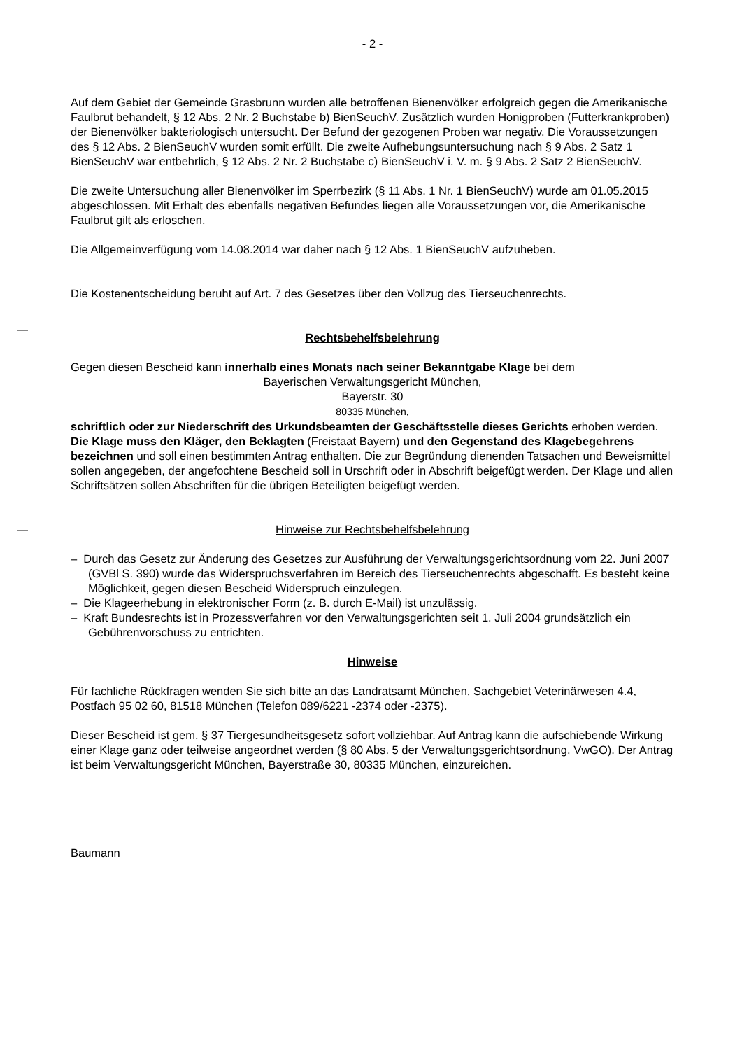- 2 -
Auf dem Gebiet der Gemeinde Grasbrunn wurden alle betroffenen Bienenvölker erfolgreich gegen die Amerikanische Faulbrut behandelt, § 12 Abs. 2 Nr. 2 Buchstabe b) BienSeuchV. Zusätzlich wurden Honigproben (Futterkrankproben) der Bienenvölker bakteriologisch untersucht. Der Befund der gezogenen Proben war negativ. Die Voraussetzungen des § 12 Abs. 2 BienSeuchV wurden somit erfüllt. Die zweite Aufhebungsuntersuchung nach § 9 Abs. 2 Satz 1 BienSeuchV war entbehrlich, § 12 Abs. 2 Nr. 2 Buchstabe c) BienSeuchV i. V. m. § 9 Abs. 2 Satz 2 BienSeuchV.
Die zweite Untersuchung aller Bienenvölker im Sperrbezirk (§ 11 Abs. 1 Nr. 1 BienSeuchV) wurde am 01.05.2015 abgeschlossen. Mit Erhalt des ebenfalls negativen Befundes liegen alle Voraussetzungen vor, die Amerikanische Faulbrut gilt als erloschen.
Die Allgemeinverfügung vom 14.08.2014 war daher nach § 12 Abs. 1 BienSeuchV aufzuheben.
Die Kostenentscheidung beruht auf Art. 7 des Gesetzes über den Vollzug des Tierseuchenrechts.
Rechtsbehelfsbelehrung
Gegen diesen Bescheid kann innerhalb eines Monats nach seiner Bekanntgabe Klage bei dem
Bayerischen Verwaltungsgericht München,
Bayerstr. 30
80335 München,
schriftlich oder zur Niederschrift des Urkundsbeamten der Geschäftsstelle dieses Gerichts erhoben werden. Die Klage muss den Kläger, den Beklagten (Freistaat Bayern) und den Gegenstand des Klagebegehrens bezeichnen und soll einen bestimmten Antrag enthalten. Die zur Begründung dienenden Tatsachen und Beweismittel sollen angegeben, der angefochtene Bescheid soll in Urschrift oder in Abschrift beigefügt werden. Der Klage und allen Schriftsätzen sollen Abschriften für die übrigen Beteiligten beigefügt werden.
Hinweise zur Rechtsbehelfsbelehrung
– Durch das Gesetz zur Änderung des Gesetzes zur Ausführung der Verwaltungsgerichtsordnung vom 22. Juni 2007 (GVBl S. 390) wurde das Widerspruchsverfahren im Bereich des Tierseuchenrechts abgeschafft. Es besteht keine Möglichkeit, gegen diesen Bescheid Widerspruch einzulegen.
– Die Klageerhebung in elektronischer Form (z. B. durch E-Mail) ist unzulässig.
– Kraft Bundesrechts ist in Prozessverfahren vor den Verwaltungsgerichten seit 1. Juli 2004 grundsätzlich ein Gebührenvorschuss zu entrichten.
Hinweise
Für fachliche Rückfragen wenden Sie sich bitte an das Landratsamt München, Sachgebiet Veterinärwesen 4.4, Postfach 95 02 60, 81518 München (Telefon 089/6221 -2374 oder -2375).
Dieser Bescheid ist gem. § 37 Tiergesundheitsgesetz sofort vollziehbar. Auf Antrag kann die aufschiebende Wirkung einer Klage ganz oder teilweise angeordnet werden (§ 80 Abs. 5 der Verwaltungsgerichtsordnung, VwGO). Der Antrag ist beim Verwaltungsgericht München, Bayerstraße 30, 80335 München, einzureichen.
Baumann